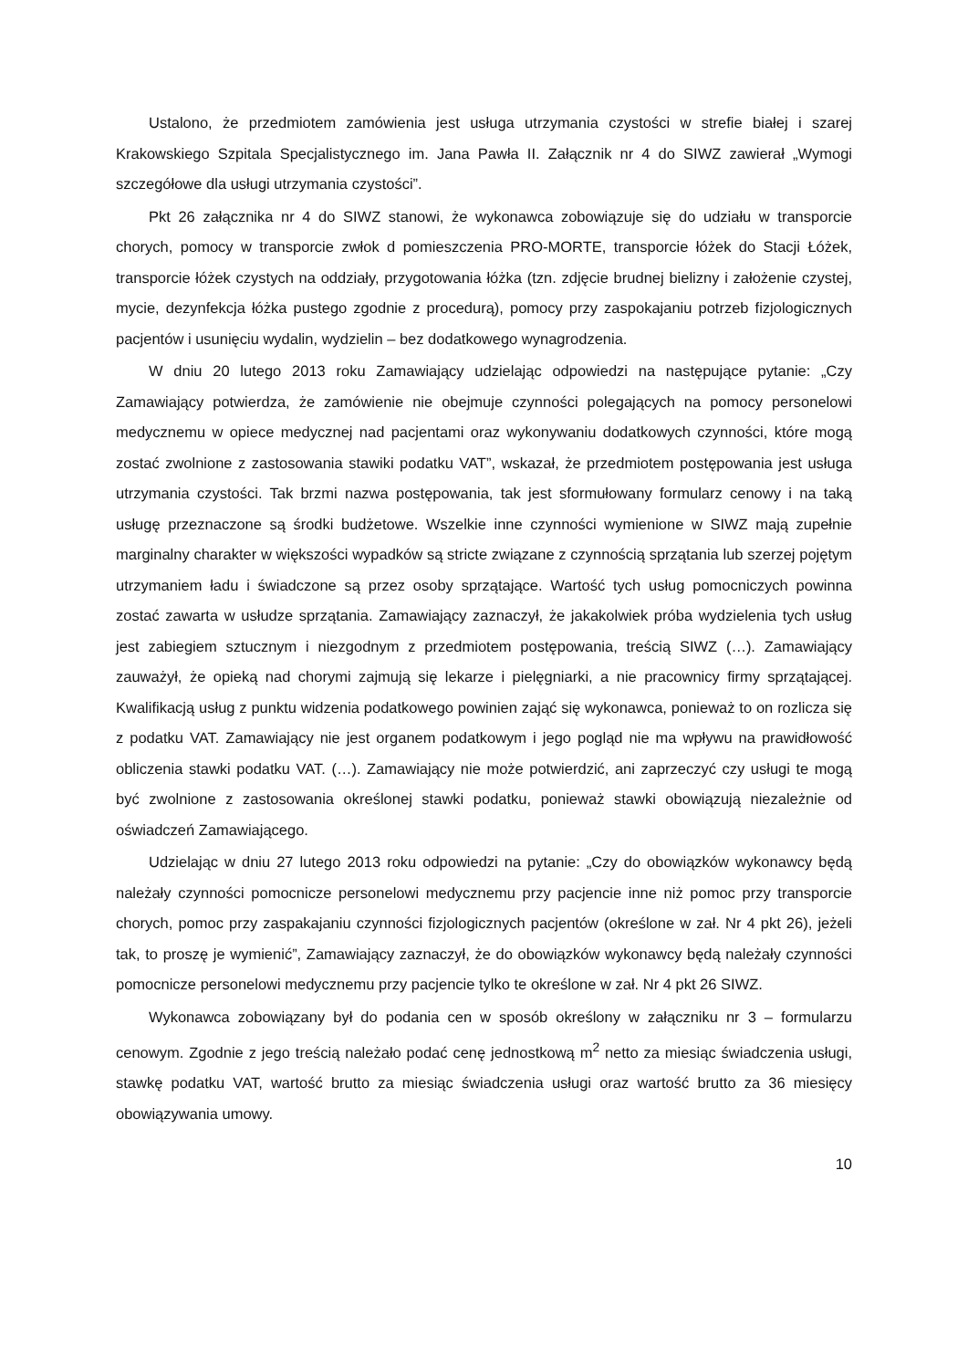Ustalono, że przedmiotem zamówienia jest usługa utrzymania czystości w strefie białej i szarej Krakowskiego Szpitala Specjalistycznego im. Jana Pawła II. Załącznik nr 4 do SIWZ zawierał „Wymogi szczegółowe dla usługi utrzymania czystości”.
Pkt 26 załącznika nr 4 do SIWZ stanowi, że wykonawca zobowiązuje się do udziału w transporcie chorych, pomocy w transporcie zwłok d pomieszczenia PRO-MORTE, transporcie łóżek do Stacji Łóżek, transporcie łóżek czystych na oddziały, przygotowania łóżka (tzn. zdjęcie brudnej bielizny i założenie czystej, mycie, dezynfekcja łóżka pustego zgodnie z procedurą), pomocy przy zaspokajaniu potrzeb fizjologicznych pacjentów i usunięciu wydalin, wydzielin – bez dodatkowego wynagrodzenia.
W dniu 20 lutego 2013 roku Zamawiający udzielając odpowiedzi na następujące pytanie: „Czy Zamawiający potwierdza, że zamówienie nie obejmuje czynności polegających na pomocy personelowi medycznemu w opiece medycznej nad pacjentami oraz wykonywaniu dodatkowych czynności, które mogą zostać zwolnione z zastosowania stawiki podatku VAT”, wskazał, że przedmiotem postępowania jest usługa utrzymania czystości. Tak brzmi nazwa postępowania, tak jest sformułowany formularz cenowy i na taką usługę przeznaczone są środki budżetowe. Wszelkie inne czynności wymienione w SIWZ mają zupełnie marginalny charakter w większości wypadków są stricte związane z czynnością sprzątania lub szerzej pojętym utrzymaniem ładu i świadczone są przez osoby sprzątające. Wartość tych usług pomocniczych powinna zostać zawarta w usłudze sprzątania. Zamawiający zaznaczył, że jakakolwiek próba wydzielenia tych usług jest zabiegiem sztucznym i niezgodnym z przedmiotem postępowania, treścią SIWZ (…). Zamawiający zauważył, że opieką nad chorymi zajmują się lekarze i pielęgniarki, a nie pracownicy firmy sprzątającej. Kwalifikacją usług z punktu widzenia podatkowego powinien zająć się wykonawca, ponieważ to on rozlicza się z podatku VAT. Zamawiający nie jest organem podatkowym i jego pogląd nie ma wpływu na prawidłowość obliczenia stawki podatku VAT. (…). Zamawiający nie może potwierdzić, ani zaprzeczyć czy usługi te mogą być zwolnione z zastosowania określonej stawki podatku, ponieważ stawki obowiązują niezależnie od oświadczeń Zamawiającego.
Udzielając w dniu 27 lutego 2013 roku odpowiedzi na pytanie: „Czy do obowiązków wykonawcy będą należały czynności pomocnicze personelowi medycznemu przy pacjencie inne niż pomoc przy transporcie chorych, pomoc przy zaspakajaniu czynności fizjologicznych pacjentów (określone w zał. Nr 4 pkt 26), jeżeli tak, to proszę je wymienić”, Zamawiający zaznaczył, że do obowiązków wykonawcy będą należały czynności pomocnicze personelowi medycznemu przy pacjencie tylko te określone w zał. Nr 4 pkt 26 SIWZ.
Wykonawca zobowiązany był do podania cen w sposób określony w załączniku nr 3 – formularzu cenowym. Zgodnie z jego treścią należało podać cenę jednostkową m<sup>2</sup> netto za miesiąc świadczenia usługi, stawkę podatku VAT, wartość brutto za miesiąc świadczenia usługi oraz wartość brutto za 36 miesięcy obowiązywania umowy.
10